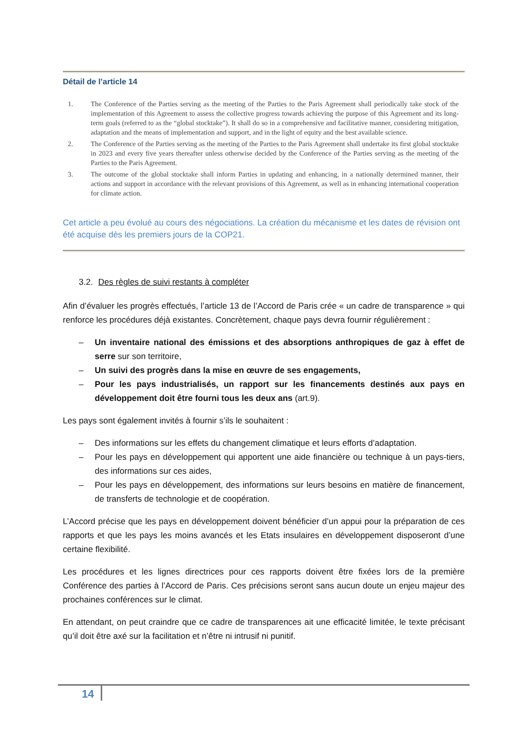Détail de l’article 14
1. The Conference of the Parties serving as the meeting of the Parties to the Paris Agreement shall periodically take stock of the implementation of this Agreement to assess the collective progress towards achieving the purpose of this Agreement and its long-term goals (referred to as the “global stocktake”). It shall do so in a comprehensive and facilitative manner, considering mitigation, adaptation and the means of implementation and support, and in the light of equity and the best available science.
2. The Conference of the Parties serving as the meeting of the Parties to the Paris Agreement shall undertake its first global stocktake in 2023 and every five years thereafter unless otherwise decided by the Conference of the Parties serving as the meeting of the Parties to the Paris Agreement.
3. The outcome of the global stocktake shall inform Parties in updating and enhancing, in a nationally determined manner, their actions and support in accordance with the relevant provisions of this Agreement, as well as in enhancing international cooperation for climate action.
Cet article a peu évolué au cours des négociations. La création du mécanisme et les dates de révision ont été acquise dès les premiers jours de la COP21.
3.2. Des règles de suivi restants à compléter
Afin d’évaluer les progrès effectués, l’article 13 de l’Accord de Paris crée « un cadre de transparence » qui renforce les procédures déjà existantes. Concrètement, chaque pays devra fournir régulièrement :
– Un inventaire national des émissions et des absorptions anthropiques de gaz à effet de serre sur son territoire,
– Un suivi des progrès dans la mise en œuvre de ses engagements,
– Pour les pays industrialisés, un rapport sur les financements destinés aux pays en développement doit être fourni tous les deux ans (art.9).
Les pays sont également invités à fournir s’ils le souhaitent :
– Des informations sur les effets du changement climatique et leurs efforts d’adaptation.
– Pour les pays en développement qui apportent une aide financière ou technique à un pays-tiers, des informations sur ces aides,
– Pour les pays en développement, des informations sur leurs besoins en matière de financement, de transferts de technologie et de coopération.
L’Accord précise que les pays en développement doivent bénéficier d’un appui pour la préparation de ces rapports et que les pays les moins avancés et les Etats insulaires en développement disposeront d’une certaine flexibilité.
Les procédures et les lignes directrices pour ces rapports doivent être fixées lors de la première Conférence des parties à l’Accord de Paris. Ces précisions seront sans aucun doute un enjeu majeur des prochaines conférences sur le climat.
En attendant, on peut craindre que ce cadre de transparences ait une efficacité limitée, le texte précisant qu’il doit être axé sur la facilitation et n’être ni intrusif ni punitif.
14